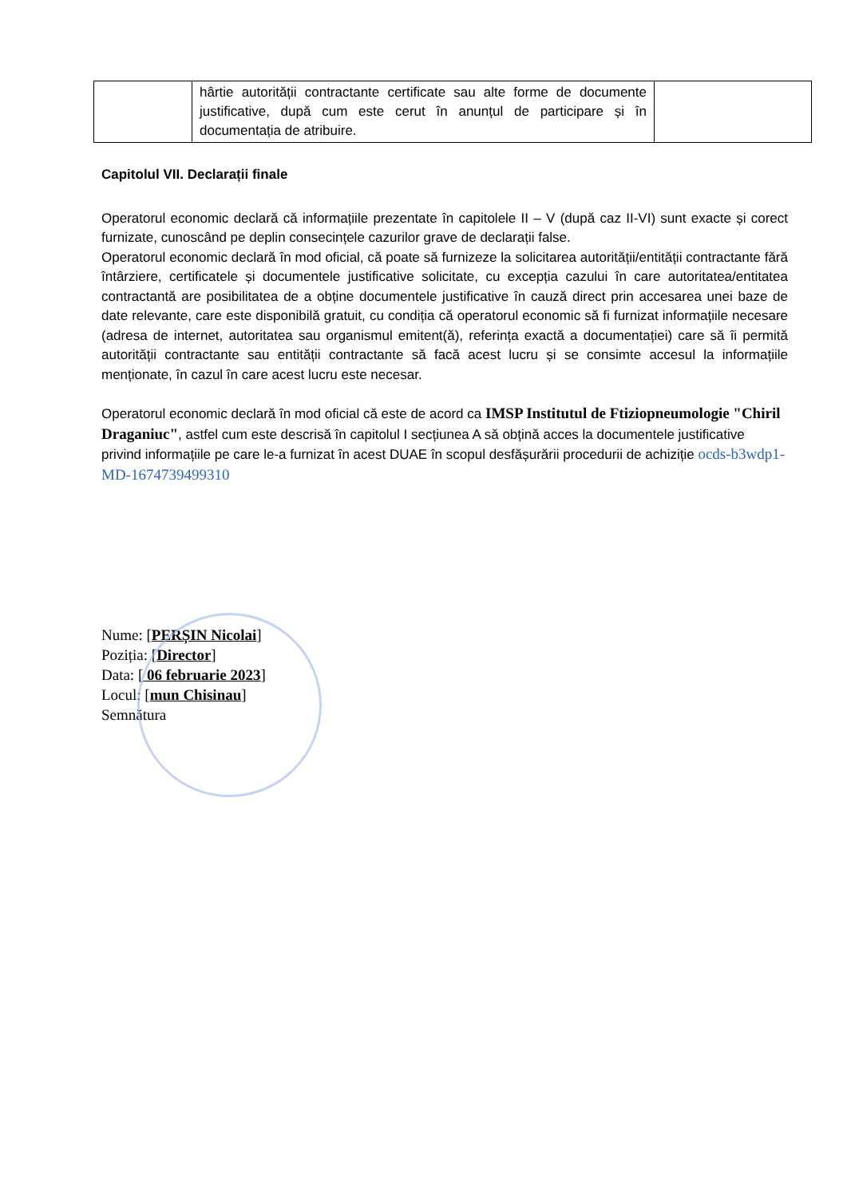| | hârtie autorității contractante certificate sau alte forme de documente justificative, după cum este cerut în anunțul de participare și în documentația de atribuire. | |
Capitolul VII. Declarații finale
Operatorul economic declară că informațiile prezentate în capitolele II – V (după caz II-VI) sunt exacte și corect furnizate, cunoscând pe deplin consecințele cazurilor grave de declarații false.
Operatorul economic declară în mod oficial, că poate să furnizeze la solicitarea autorității/entității contractante fără întârziere, certificatele și documentele justificative solicitate, cu excepția cazului în care autoritatea/entitatea contractantă are posibilitatea de a obține documentele justificative în cauză direct prin accesarea unei baze de date relevante, care este disponibilă gratuit, cu condiția că operatorul economic să fi furnizat informațiile necesare (adresa de internet, autoritatea sau organismul emitent(ă), referința exactă a documentației) care să îi permită autorității contractante sau entității contractante să facă acest lucru și se consimte accesul la informațiile menționate, în cazul în care acest lucru este necesar.
Operatorul economic declară în mod oficial că este de acord ca IMSP Institutul de Ftiziopneumologie "Chiril Draganiuc", astfel cum este descrisă în capitolul I secțiunea A să obțină acces la documentele justificative privind informațiile pe care le-a furnizat în acest DUAE în scopul desfășurării procedurii de achiziție ocds-b3wdp1-MD-1674739499310
Nume: [PERȘIN Nicolai]
Poziția: [Director]
Data: [ 06 februarie 2023]
Locul: [mun Chisinau]
Semnătura